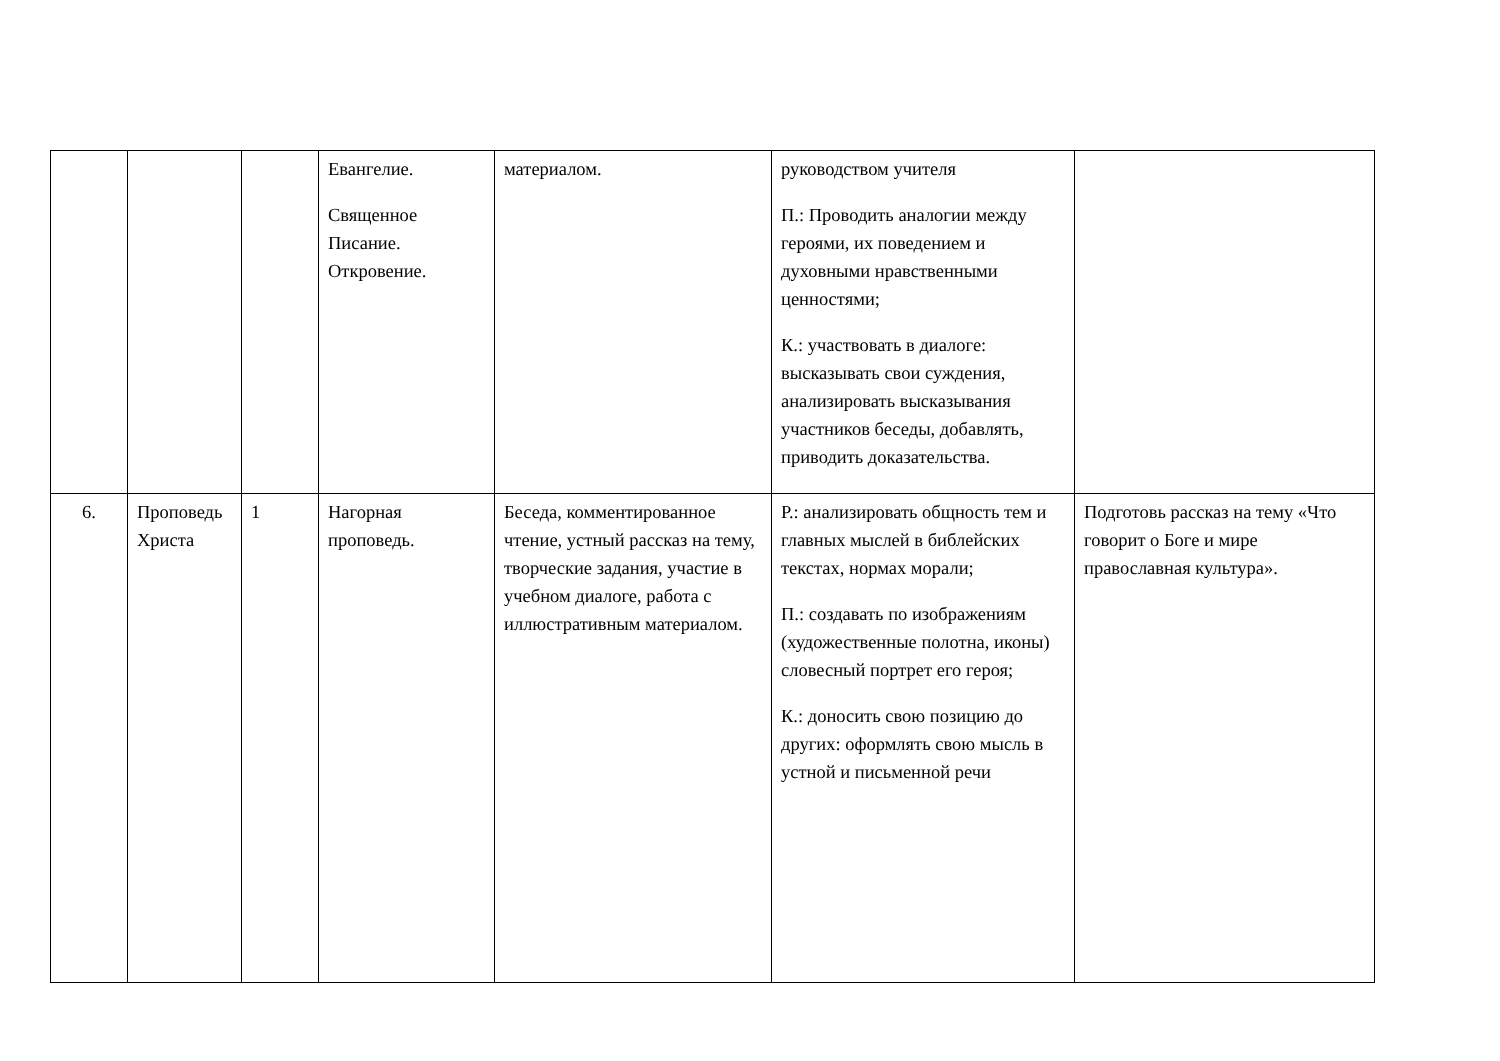| | | | Евангелие. Священное Писание. Откровение. | материалом. | руководством учителя П.: Проводить аналогии между героями, их поведением и духовными нравственными ценностями; К.: участвовать в диалоге: высказывать свои суждения, анализировать высказывания участников беседы, добавлять, приводить доказательства. | |
| 6. | Проповедь Христа | 1 | Нагорная проповедь. | Беседа, комментированное чтение, устный рассказ на тему, творческие задания, участие в учебном диалоге, работа с иллюстративным материалом. | Р.: анализировать общность тем и главных мыслей в библейских текстах, нормах морали; П.: создавать по изображениям (художественные полотна, иконы) словесный портрет его героя; К.: доносить свою позицию до других: оформлять свою мысль в устной и письменной речи | Подготовь рассказ на тему «Что говорит о Боге и мире православная культура». |